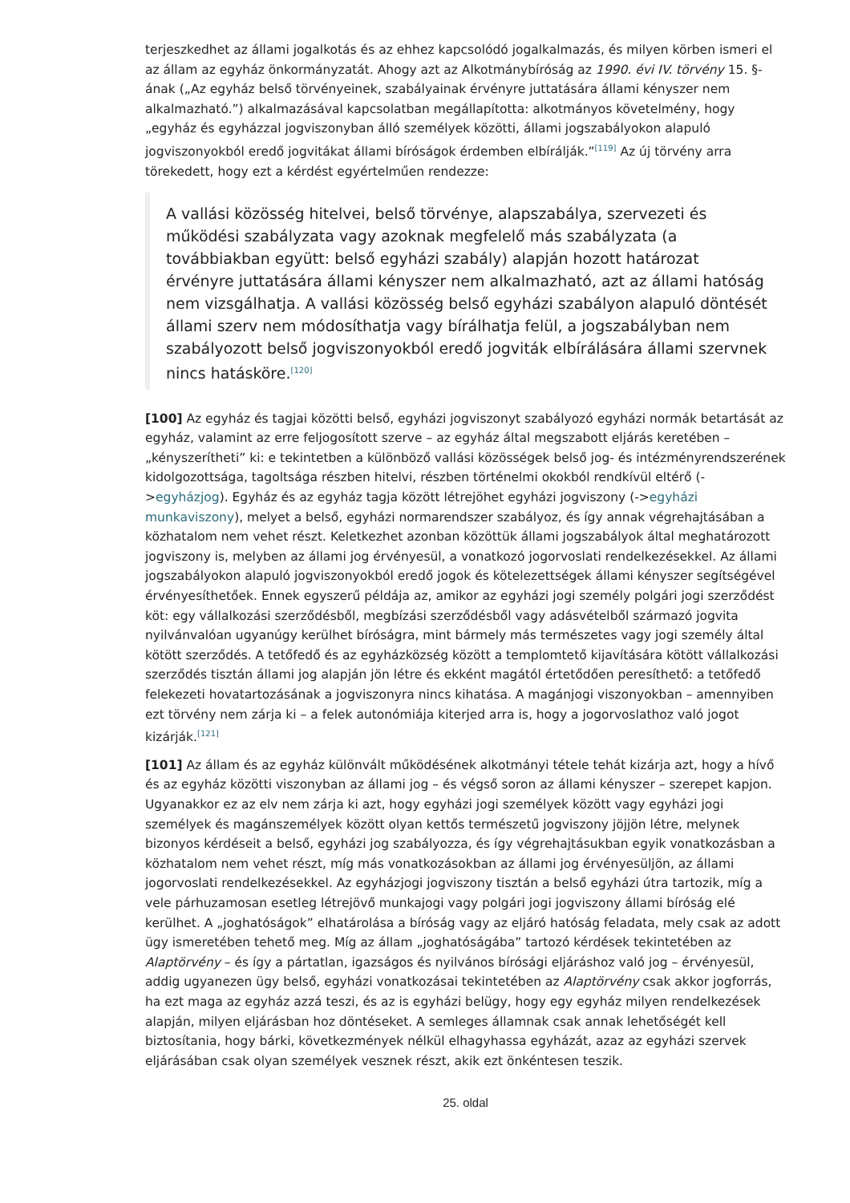terjeszkedhet az állami jogalkotás és az ehhez kapcsolódó jogalkalmazás, és milyen körben ismeri el az állam az egyház önkormányzatát. Ahogy azt az Alkotmánybíróság az 1990. évi IV. törvény 15. §-ának („Az egyház belső törvényeinek, szabályainak érvényre juttatására állami kényszer nem alkalmazható.”) alkalmazásával kapcsolatban megállapította: alkotmányos követelmény, hogy „egyház és egyházzal jogviszonyban álló személyek közötti, állami jogszabályokon alapuló jogviszonyokból eredő jogvitákat állami bíróságok érdemben elbírálják.”<sup>[119]</sup> Az új törvény arra törekedett, hogy ezt a kérdést egyértelműen rendezze:
A vallási közösség hitelvei, belső törvénye, alapszabálya, szervezeti és működési szabályzata vagy azoknak megfelelő más szabályzata (a továbbiakban együtt: belső egyházi szabály) alapján hozott határozat érvényre juttatására állami kényszer nem alkalmazható, azt az állami hatóság nem vizsgálhatja. A vallási közösség belső egyházi szabályon alapuló döntését állami szerv nem módosíthatja vagy bírálhatja felül, a jogszabályban nem szabályozott belső jogviszonyokból eredő jogviták elbírálására állami szervnek nincs hatásköre.<sup>[120]</sup>
[100] Az egyház és tagjai közötti belső, egyházi jogviszonyt szabályozó egyházi normák betartását az egyház, valamint az erre feljogosított szerve – az egyház által megszabott eljárás keretében – „kényszerítheti” ki: e tekintetben a különböző vallási közösségek belső jog- és intézményrendszerének kidolgozottsága, tagoltsága részben hitelvi, részben történelmi okokból rendkívül eltérő (->egyházjog). Egyház és az egyház tagja között létrejöhet egyházi jogviszony (->egyházi munkaviszony), melyet a belső, egyházi normarendszer szabályoz, és így annak végrehajtásában a közhatalom nem vehet részt. Keletkezhet azonban közöttük állami jogszabályok által meghatározott jogviszony is, melyben az állami jog érvényesül, a vonatkozó jogorvoslati rendelkezésekkel. Az állami jogszabályokon alapuló jogviszonyokból eredő jogok és kötelezettségek állami kényszer segítségével érvényesíthetőek. Ennek egyszerű példája az, amikor az egyházi jogi személy polgári jogi szerződést köt: egy vállalkozási szerződésből, megbízási szerződésből vagy adásvételből származó jogvita nyilvánvalóan ugyanúgy kerülhet bíróságra, mint bármely más természetes vagy jogi személy által kötött szerződés. A tetőfedő és az egyházközség között a templomtető kijavítására kötött vállalkozási szerződés tisztán állami jog alapján jön létre és ekként magától értetődően peresíthető: a tetőfedő felekezeti hovatartozásának a jogviszonyra nincs kihatása. A magánjogi viszonyokban – amennyiben ezt törvény nem zárja ki – a felek autonómiája kiterjed arra is, hogy a jogorvoslathoz való jogot kizárják.<sup>[121]</sup>
[101] Az állam és az egyház különvált működésének alkotmányi tétele tehát kizárja azt, hogy a hívő és az egyház közötti viszonyban az állami jog – és végső soron az állami kényszer – szerepet kapjon. Ugyanakkor ez az elv nem zárja ki azt, hogy egyházi jogi személyek között vagy egyházi jogi személyek és magánszemélyek között olyan kettős természetű jogviszony jöjjön létre, melynek bizonyos kérdéseit a belső, egyházi jog szabályozza, és így végrehajtásukban egyik vonatkozásban a közhatalom nem vehet részt, míg más vonatkozásokban az állami jog érvényesüljön, az állami jogorvoslati rendelkezésekkel. Az egyházjogi jogviszony tisztán a belső egyházi útra tartozik, míg a vele párhuzamosan esetleg létrejövő munkajogi vagy polgári jogi jogviszony állami bíróság elé kerülhet. A „joghatóságok” elhatárolása a bíróság vagy az eljáró hatóság feladata, mely csak az adott ügy ismeretében tehető meg. Míg az állam „joghatóságába” tartozó kérdések tekintetében az Alaptörvény – és így a pártatlan, igazságos és nyilvános bírósági eljáráshoz való jog – érvényesül, addig ugyanezen ügy belső, egyházi vonatkozásai tekintetében az Alaptörvény csak akkor jogforrás, ha ezt maga az egyház azzá teszi, és az is egyházi belügy, hogy egy egyház milyen rendelkezések alapján, milyen eljárásban hoz döntéseket. A semleges államnak csak annak lehetőségét kell biztosítania, hogy bárki, következmények nélkül elhagyhassa egyházát, azaz az egyházi szervek eljárásában csak olyan személyek vesznek részt, akik ezt önkéntesen teszik.
25. oldal